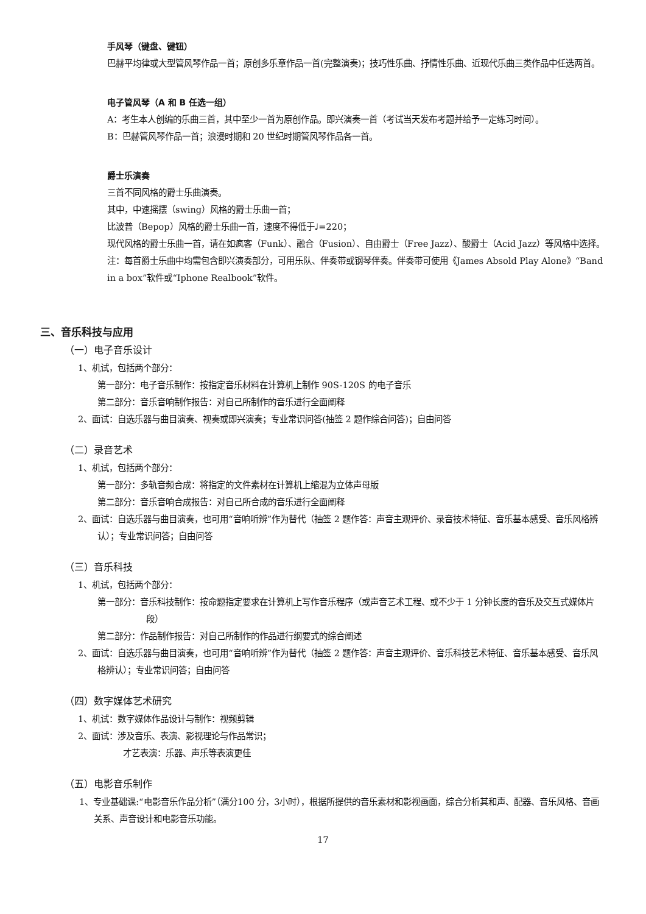手风琴（键盘、键钮）
巴赫平均律或大型管风琴作品一首；原创多乐章作品一首(完整演奏)；技巧性乐曲、抒情性乐曲、近现代乐曲三类作品中任选两首。
电子管风琴（A 和 B 任选一组）
A：考生本人创编的乐曲三首，其中至少一首为原创作品。即兴演奏一首（考试当天发布考题并给予一定练习时间）。
B：巴赫管风琴作品一首；浪漫时期和 20 世纪时期管风琴作品各一首。
爵士乐演奏
三首不同风格的爵士乐曲演奏。
其中，中速摇摆（swing）风格的爵士乐曲一首；
比波普（Bepop）风格的爵士乐曲一首，速度不得低于♩=220；
现代风格的爵士乐曲一首，请在如疯客（Funk）、融合（Fusion）、自由爵士（Free Jazz）、酸爵士（Acid Jazz）等风格中选择。
注：每首爵士乐曲中均需包含即兴演奏部分，可用乐队、伴奏带或钢琴伴奏。伴奏带可使用《James Absold Play Alone》“Band in a box”软件或“Iphone Realbook”软件。
三、音乐科技与应用
（一）电子音乐设计
1、机试，包括两个部分：
第一部分：电子音乐制作：按指定音乐材料在计算机上制作 90S-120S 的电子音乐
第二部分：音乐音响制作报告：对自己所制作的音乐进行全面阐释
2、面试：自选乐器与曲目演奏、视奏或即兴演奏；专业常识问答(抽签 2 题作综合问答)；自由问答
（二）录音艺术
1、机试，包括两个部分：
第一部分：多轨音频合成：将指定的文件素材在计算机上缩混为立体声母版
第二部分：音乐音响合成报告：对自己所合成的音乐进行全面阐释
2、面试：自选乐器与曲目演奏，也可用“音响听辨”作为替代（抽签 2 题作答：声音主观评价、录音技术特征、音乐基本感受、音乐风格辨认）；专业常识问答；自由问答
（三）音乐科技
1、机试，包括两个部分：
第一部分：音乐科技制作：按命题指定要求在计算机上写作音乐程序（或声音艺术工程、或不少于 1 分钟长度的音乐及交互式媒体片段）
第二部分：作品制作报告：对自己所制作的作品进行纲要式的综合阐述
2、面试：自选乐器与曲目演奏，也可用“音响听辨”作为替代（抽签 2 题作答：声音主观评价、音乐科技艺术特征、音乐基本感受、音乐风格辨认）；专业常识问答；自由问答
（四）数字媒体艺术研究
1、机试：数字媒体作品设计与制作：视频剪辑
2、面试：涉及音乐、表演、影视理论与作品常识；
才艺表演：乐器、声乐等表演更佳
（五）电影音乐制作
1、专业基础课:“电影音乐作品分析”（满分100 分，3小时），根据所提供的音乐素材和影视画面，综合分析其和声、配器、音乐风格、音画关系、声音设计和电影音乐功能。
17